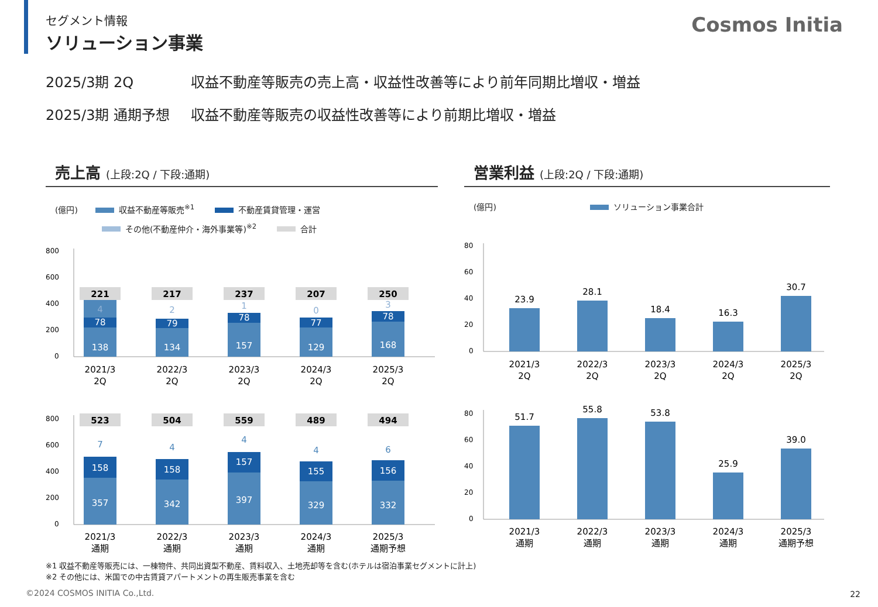Cosmos Initia
セグメント情報
ソリューション事業
2025/3期 2Q 収益不動産等販売の売上高・収益性改善等により前年同期比増収・増益
2025/3期 通期予想 収益不動産等販売の収益性改善等により前期比増収・増益
売上高 (上段:2Q / 下段:通期)
(億円) 収益不動産等販売<sup>※1</sup> 不動産賃貸管理・運営
その他(不動産仲介・海外事業等)<sup>※2</sup> 合計
800
600
400
200
0
138
78
4
221
2021/3
2Q
134
79
2
217
2022/3
2Q
157
78
1
237
2023/3
2Q
129
77
0
207
2024/3
2Q
168
78
3
250
2025/3
2Q
800
600
400
200
0
357
158
7
523
2021/3
通期
342
158
4
504
2022/3
通期
397
157
4
559
2023/3
通期
329
155
4
489
2024/3
通期
332
156
6
494
2025/3
通期予想
営業利益 (上段:2Q / 下段:通期)
(億円) ソリューション事業合計
80
60
40
20
0
23.9
2021/3
2Q
28.1
2022/3
2Q
18.4
2023/3
2Q
16.3
2024/3
2Q
30.7
2025/3
2Q
80
60
40
20
0
51.7
2021/3
通期
55.8
2022/3
通期
53.8
2023/3
通期
25.9
2024/3
通期
39.0
2025/3
通期予想
※1 収益不動産等販売には、一棟物件、共同出資型不動産、賃料収入、土地売却等を含む(ホテルは宿泊事業セグメントに計上)
※2 その他には、米国での中古賃貸アパートメントの再生販売事業を含む
©2024 COSMOS INITIA Co.,Ltd. 22